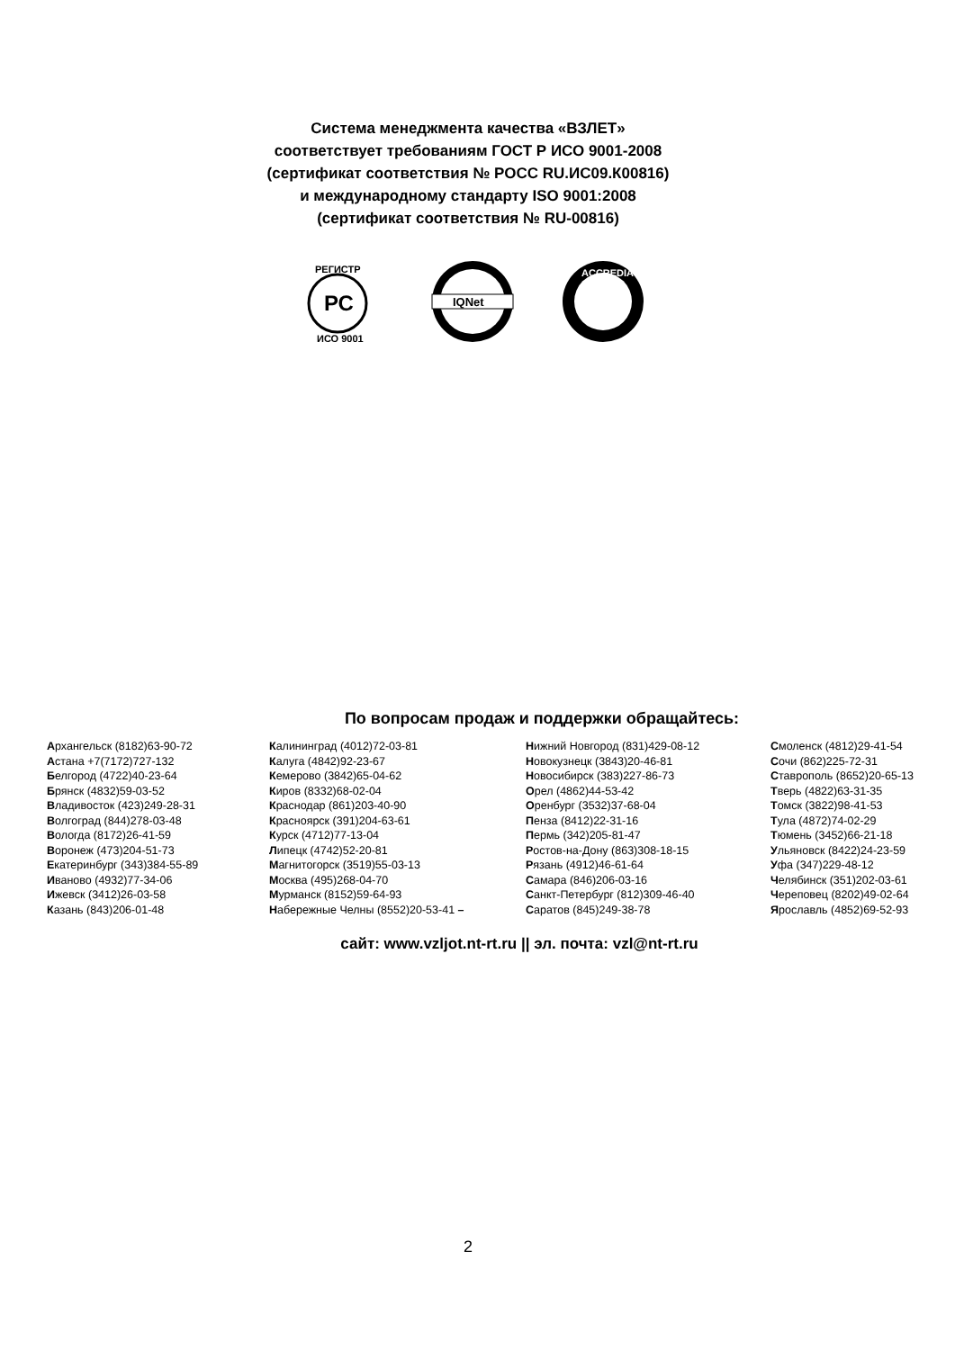Система менеджмента качества «ВЗЛЕТ»
соответствует требованиям ГОСТ Р ИСО 9001-2008
(сертификат соответствия № РОСС RU.ИС09.К00816)
и международному стандарту ISO 9001:2008
(сертификат соответствия № RU-00816)
РЕГИСТР
РС
ИСО 9001
IQNet
ACCREDIA
По вопросам продаж и поддержки обращайтесь:
Архангельск (8182)63-90-72
Астана +7(7172)727-132
Белгород (4722)40-23-64
Брянск (4832)59-03-52
Владивосток (423)249-28-31
Волгоград (844)278-03-48
Вологда (8172)26-41-59
Воронеж (473)204-51-73
Екатеринбург (343)384-55-89
Иваново (4932)77-34-06
Ижевск (3412)26-03-58
Казань (843)206-01-48
Калининград (4012)72-03-81
Калуга (4842)92-23-67
Кемерово (3842)65-04-62
Киров (8332)68-02-04
Краснодар (861)203-40-90
Красноярск (391)204-63-61
Курск (4712)77-13-04
Липецк (4742)52-20-81
Магнитогорск (3519)55-03-13
Москва (495)268-04-70
Мурманск (8152)59-64-93
Набережные Челны (8552)20-53-41 –
Нижний Новгород (831)429-08-12
Новокузнецк (3843)20-46-81
Новосибирск (383)227-86-73
Орел (4862)44-53-42
Оренбург (3532)37-68-04
Пенза (8412)22-31-16
Пермь (342)205-81-47
Ростов-на-Дону (863)308-18-15
Рязань (4912)46-61-64
Самара (846)206-03-16
Санкт-Петербург (812)309-46-40
Саратов (845)249-38-78
Смоленск (4812)29-41-54
Сочи (862)225-72-31
Ставрополь (8652)20-65-13
Тверь (4822)63-31-35
Томск (3822)98-41-53
Тула (4872)74-02-29
Тюмень (3452)66-21-18
Ульяновск (8422)24-23-59
Уфа (347)229-48-12
Челябинск (351)202-03-61
Череповец (8202)49-02-64
Ярославль (4852)69-52-93
сайт: www.vzljot.nt-rt.ru || эл. почта: vzl@nt-rt.ru
2